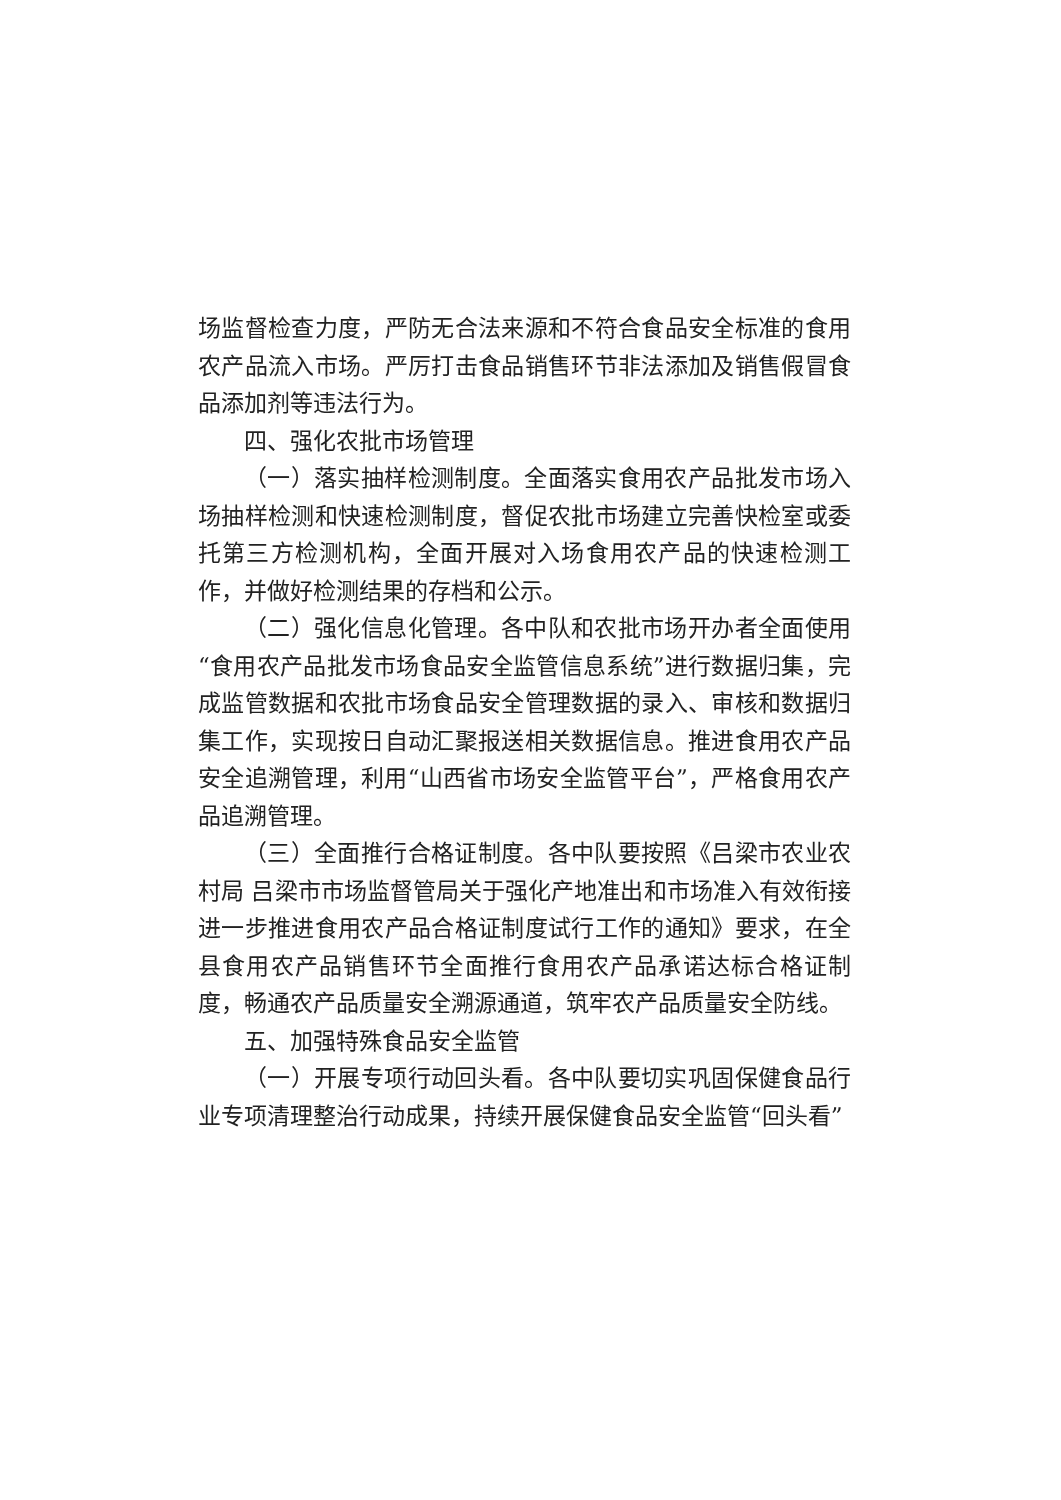场监督检查力度，严防无合法来源和不符合食品安全标准的食用农产品流入市场。严厉打击食品销售环节非法添加及销售假冒食品添加剂等违法行为。
四、强化农批市场管理
（一）落实抽样检测制度。全面落实食用农产品批发市场入场抽样检测和快速检测制度，督促农批市场建立完善快检室或委托第三方检测机构，全面开展对入场食用农产品的快速检测工作，并做好检测结果的存档和公示。
（二）强化信息化管理。各中队和农批市场开办者全面使用“食用农产品批发市场食品安全监管信息系统”进行数据归集，完成监管数据和农批市场食品安全管理数据的录入、审核和数据归集工作，实现按日自动汇聚报送相关数据信息。推进食用农产品安全追溯管理，利用“山西省市场安全监管平台”，严格食用农产品追溯管理。
（三）全面推行合格证制度。各中队要按照《吕梁市农业农村局 吕梁市市场监督管局关于强化产地准出和市场准入有效衔接进一步推进食用农产品合格证制度试行工作的通知》要求，在全县食用农产品销售环节全面推行食用农产品承诺达标合格证制度，畅通农产品质量安全溯源通道，筑牢农产品质量安全防线。
五、加强特殊食品安全监管
（一）开展专项行动回头看。各中队要切实巩固保健食品行业专项清理整治行动成果，持续开展保健食品安全监管“回头看”